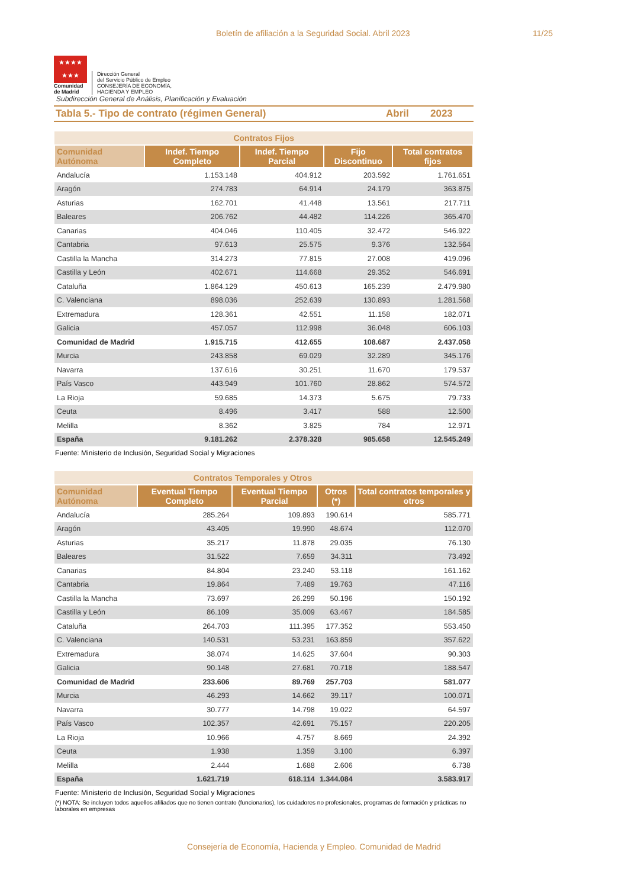Boletín de afiliación a la Seguridad Social. Abril 2023 11/25
★★★★
★★★
Comunidad
de Madrid
Dirección General
del Servicio Público de Empleo
CONSEJERÍA DE ECONOMÍA,
HACIENDA Y EMPLEO
Subdirección General de Análisis, Planificación y Evaluación
Tabla 5.- Tipo de contrato (régimen General) Abril 2023
| | Contratos Fijos | | | |
| --- | --- | --- | --- | --- |
| Comunidad Autónoma | Indef. Tiempo Completo | Indef. Tiempo Parcial | Fijo Discontinuo | Total contratos fijos |
| Andalucía | 1.153.148 | 404.912 | 203.592 | 1.761.651 |
| Aragón | 274.783 | 64.914 | 24.179 | 363.875 |
| Asturias | 162.701 | 41.448 | 13.561 | 217.711 |
| Baleares | 206.762 | 44.482 | 114.226 | 365.470 |
| Canarias | 404.046 | 110.405 | 32.472 | 546.922 |
| Cantabria | 97.613 | 25.575 | 9.376 | 132.564 |
| Castilla la Mancha | 314.273 | 77.815 | 27.008 | 419.096 |
| Castilla y León | 402.671 | 114.668 | 29.352 | 546.691 |
| Cataluña | 1.864.129 | 450.613 | 165.239 | 2.479.980 |
| C. Valenciana | 898.036 | 252.639 | 130.893 | 1.281.568 |
| Extremadura | 128.361 | 42.551 | 11.158 | 182.071 |
| Galicia | 457.057 | 112.998 | 36.048 | 606.103 |
| Comunidad de Madrid | 1.915.715 | 412.655 | 108.687 | 2.437.058 |
| Murcia | 243.858 | 69.029 | 32.289 | 345.176 |
| Navarra | 137.616 | 30.251 | 11.670 | 179.537 |
| País Vasco | 443.949 | 101.760 | 28.862 | 574.572 |
| La Rioja | 59.685 | 14.373 | 5.675 | 79.733 |
| Ceuta | 8.496 | 3.417 | 588 | 12.500 |
| Melilla | 8.362 | 3.825 | 784 | 12.971 |
| España | 9.181.262 | 2.378.328 | 985.658 | 12.545.249 |
Fuente: Ministerio de Inclusión, Seguridad Social y Migraciones
| | Contratos Temporales y Otros | | | |
| --- | --- | --- | --- | --- |
| Comunidad Autónoma | Eventual Tiempo Completo | Eventual Tiempo Parcial | Otros (*) | Total contratos temporales y otros |
| Andalucía | 285.264 | 109.893 | 190.614 | 585.771 |
| Aragón | 43.405 | 19.990 | 48.674 | 112.070 |
| Asturias | 35.217 | 11.878 | 29.035 | 76.130 |
| Baleares | 31.522 | 7.659 | 34.311 | 73.492 |
| Canarias | 84.804 | 23.240 | 53.118 | 161.162 |
| Cantabria | 19.864 | 7.489 | 19.763 | 47.116 |
| Castilla la Mancha | 73.697 | 26.299 | 50.196 | 150.192 |
| Castilla y León | 86.109 | 35.009 | 63.467 | 184.585 |
| Cataluña | 264.703 | 111.395 | 177.352 | 553.450 |
| C. Valenciana | 140.531 | 53.231 | 163.859 | 357.622 |
| Extremadura | 38.074 | 14.625 | 37.604 | 90.303 |
| Galicia | 90.148 | 27.681 | 70.718 | 188.547 |
| Comunidad de Madrid | 233.606 | 89.769 | 257.703 | 581.077 |
| Murcia | 46.293 | 14.662 | 39.117 | 100.071 |
| Navarra | 30.777 | 14.798 | 19.022 | 64.597 |
| País Vasco | 102.357 | 42.691 | 75.157 | 220.205 |
| La Rioja | 10.966 | 4.757 | 8.669 | 24.392 |
| Ceuta | 1.938 | 1.359 | 3.100 | 6.397 |
| Melilla | 2.444 | 1.688 | 2.606 | 6.738 |
| España | 1.621.719 | 618.114 | 1.344.084 | 3.583.917 |
Fuente: Ministerio de Inclusión, Seguridad Social y Migraciones
(*) NOTA: Se incluyen todos aquellos afiliados que no tienen contrato (funcionarios), los cuidadores no profesionales, programas de formación y prácticas no laborales en empresas
Consejería de Economía, Hacienda y Empleo. Comunidad de Madrid